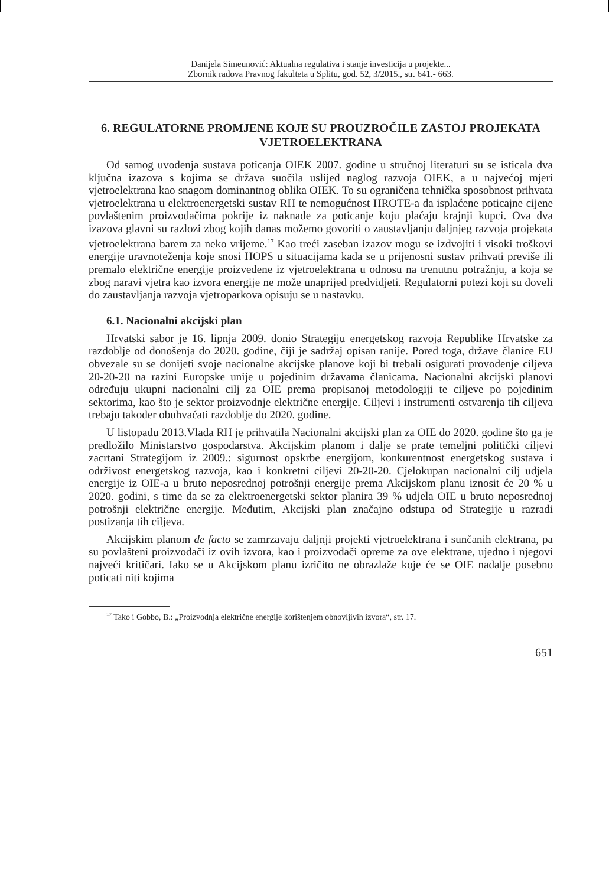Danijela Simeunović: Aktualna regulativa i stanje investicija u projekte...
Zbornik radova Pravnog fakulteta u Splitu, god. 52, 3/2015., str. 641.- 663.
6. REGULATORNE PROMJENE KOJE SU PROUZROČILE ZASTOJ PROJEKATA VJETROELEKTRANA
Od samog uvođenja sustava poticanja OIEK 2007. godine u stručnoj literaturi su se isticala dva ključna izazova s kojima se država suočila uslijed naglog razvoja OIEK, a u najvećoj mjeri vjetroelektrana kao snagom dominantnog oblika OIEK. To su ograničena tehnička sposobnost prihvata vjetroelektrana u elektroenergetski sustav RH te nemogućnost HROTE-a da isplaćene poticajne cijene povlaštenim proizvođačima pokrije iz naknade za poticanje koju plaćaju krajnji kupci. Ova dva izazova glavni su razlozi zbog kojih danas možemo govoriti o zaustavljanju daljnjeg razvoja projekata vjetroelektrana barem za neko vrijeme.<sup>17</sup> Kao treći zaseban izazov mogu se izdvojiti i visoki troškovi energije uravnoteženja koje snosi HOPS u situacijama kada se u prijenosni sustav prihvati previše ili premalo električne energije proizvedene iz vjetroelektrana u odnosu na trenutnu potražnju, a koja se zbog naravi vjetra kao izvora energije ne može unaprijed predvidjeti. Regulatorni potezi koji su doveli do zaustavljanja razvoja vjetroparkova opisuju se u nastavku.
6.1. Nacionalni akcijski plan
Hrvatski sabor je 16. lipnja 2009. donio Strategiju energetskog razvoja Republike Hrvatske za razdoblje od donošenja do 2020. godine, čiji je sadržaj opisan ranije. Pored toga, države članice EU obvezale su se donijeti svoje nacionalne akcijske planove koji bi trebali osigurati provođenje ciljeva 20-20-20 na razini Europske unije u pojedinim državama članicama. Nacionalni akcijski planovi određuju ukupni nacionalni cilj za OIE prema propisanoj metodologiji te ciljeve po pojedinim sektorima, kao što je sektor proizvodnje električne energije. Ciljevi i instrumenti ostvarenja tih ciljeva trebaju također obuhvaćati razdoblje do 2020. godine.
U listopadu 2013.Vlada RH je prihvatila Nacionalni akcijski plan za OIE do 2020. godine što ga je predložilo Ministarstvo gospodarstva. Akcijskim planom i dalje se prate temeljni politički ciljevi zacrtani Strategijom iz 2009.: sigurnost opskrbe energijom, konkurentnost energetskog sustava i održivost energetskog razvoja, kao i konkretni ciljevi 20-20-20. Cjelokupan nacionalni cilj udjela energije iz OIE-a u bruto neposrednoj potrošnji energije prema Akcijskom planu iznosit će 20 % u 2020. godini, s time da se za elektroenergetski sektor planira 39 % udjela OIE u bruto neposrednoj potrošnji električne energije. Međutim, Akcijski plan značajno odstupa od Strategije u razradi postizanja tih ciljeva.
Akcijskim planom de facto se zamrzavaju daljnji projekti vjetroelektrana i sunčanih elektrana, pa su povlašteni proizvođači iz ovih izvora, kao i proizvođači opreme za ove elektrane, ujedno i njegovi najveći kritičari. Iako se u Akcijskom planu izričito ne obrazlaže koje će se OIE nadalje posebno poticati niti kojima
<sup>17</sup> Tako i Gobbo, B.: „Proizvodnja električne energije korištenjem obnovljivih izvora“, str. 17.
651